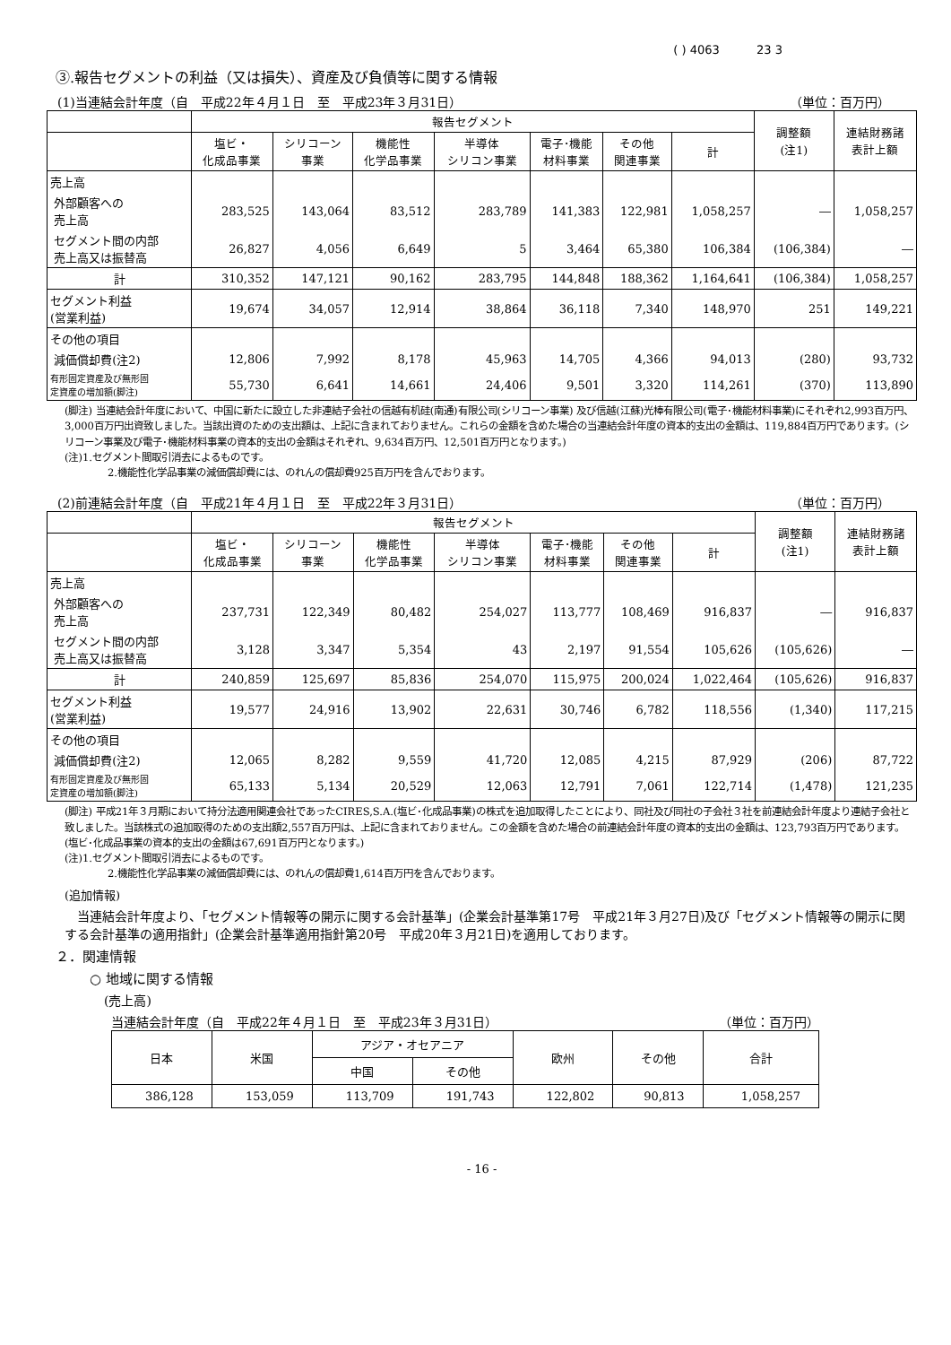( ) 4063 23 3
③.報告セグメントの利益（又は損失）、資産及び負債等に関する情報
(1)当連結会計年度（自　平成22年４月１日　至　平成23年３月31日） （単位：百万円）
| | 報告セグメント | | | | | | | 調整額 (注1) | 連結財務諸 表計上額 |
| --- | --- | --- | --- | --- | --- | --- | --- | --- | --- |
| | 塩ビ・ 化成品事業 | シリコーン 事業 | 機能性 化学品事業 | 半導体 シリコン事業 | 電子･機能 材料事業 | その他 関連事業 | 計 | | |
| 売上高 | | | | | | | | | |
| 外部顧客への 売上高 | 283,525 | 143,064 | 83,512 | 283,789 | 141,383 | 122,981 | 1,058,257 | ― | 1,058,257 |
| セグメント間の内部 売上高又は振替高 | 26,827 | 4,056 | 6,649 | 5 | 3,464 | 65,380 | 106,384 | (106,384) | ― |
| 計 | 310,352 | 147,121 | 90,162 | 283,795 | 144,848 | 188,362 | 1,164,641 | (106,384) | 1,058,257 |
| セグメント利益 (営業利益) | 19,674 | 34,057 | 12,914 | 38,864 | 36,118 | 7,340 | 148,970 | 251 | 149,221 |
| その他の項目 | | | | | | | | | |
| 減価償却費(注2) | 12,806 | 7,992 | 8,178 | 45,963 | 14,705 | 4,366 | 94,013 | (280) | 93,732 |
| 有形固定資産及び無形固 定資産の増加額(脚注) | 55,730 | 6,641 | 14,661 | 24,406 | 9,501 | 3,320 | 114,261 | (370) | 113,890 |
(脚注) 当連結会計年度において、中国に新たに設立した非連結子会社の信越有机硅(南通)有限公司(シリコーン事業) 及び信越(江蘇)光棒有限公司(電子･機能材料事業)にそれぞれ2,993百万円、3,000百万円出資致しました。当該出資のための支出額は、上記に含まれておりません。これらの金額を含めた場合の当連結会計年度の資本的支出の金額は、119,884百万円であります。(シリコーン事業及び電子･機能材料事業の資本的支出の金額はそれぞれ、9,634百万円、12,501百万円となります。)
(注)1.セグメント間取引消去によるものです。
2.機能性化学品事業の減価償却費には、のれんの償却費925百万円を含んでおります。
(2)前連結会計年度（自　平成21年４月１日　至　平成22年３月31日） （単位：百万円）
| | 報告セグメント | | | | | | | 調整額 (注1) | 連結財務諸 表計上額 |
| --- | --- | --- | --- | --- | --- | --- | --- | --- | --- |
| | 塩ビ・ 化成品事業 | シリコーン 事業 | 機能性 化学品事業 | 半導体 シリコン事業 | 電子･機能 材料事業 | その他 関連事業 | 計 | | |
| 売上高 | | | | | | | | | |
| 外部顧客への 売上高 | 237,731 | 122,349 | 80,482 | 254,027 | 113,777 | 108,469 | 916,837 | ― | 916,837 |
| セグメント間の内部 売上高又は振替高 | 3,128 | 3,347 | 5,354 | 43 | 2,197 | 91,554 | 105,626 | (105,626) | ― |
| 計 | 240,859 | 125,697 | 85,836 | 254,070 | 115,975 | 200,024 | 1,022,464 | (105,626) | 916,837 |
| セグメント利益 (営業利益) | 19,577 | 24,916 | 13,902 | 22,631 | 30,746 | 6,782 | 118,556 | (1,340) | 117,215 |
| その他の項目 | | | | | | | | | |
| 減価償却費(注2) | 12,065 | 8,282 | 9,559 | 41,720 | 12,085 | 4,215 | 87,929 | (206) | 87,722 |
| 有形固定資産及び無形固 定資産の増加額(脚注) | 65,133 | 5,134 | 20,529 | 12,063 | 12,791 | 7,061 | 122,714 | (1,478) | 121,235 |
(脚注) 平成21年３月期において持分法適用関連会社であったCIRES,S.A.(塩ビ･化成品事業)の株式を追加取得したことにより、同社及び同社の子会社３社を前連結会計年度より連結子会社と致しました。当該株式の追加取得のための支出額2,557百万円は、上記に含まれておりません。この金額を含めた場合の前連結会計年度の資本的支出の金額は、123,793百万円であります。(塩ビ･化成品事業の資本的支出の金額は67,691百万円となります。)
(注)1.セグメント間取引消去によるものです。
2.機能性化学品事業の減価償却費には、のれんの償却費1,614百万円を含んでおります。
(追加情報)
　当連結会計年度より、「セグメント情報等の開示に関する会計基準」(企業会計基準第17号　平成21年３月27日)及び「セグメント情報等の開示に関する会計基準の適用指針」(企業会計基準適用指針第20号　平成20年３月21日)を適用しております。
２．関連情報
○ 地域に関する情報
(売上高)
当連結会計年度（自　平成22年４月１日　至　平成23年３月31日） （単位：百万円）
| 日本 | 米国 | アジア・オセアニア | | 欧州 | その他 | 合計 |
| --- | --- | --- | --- | --- | --- | --- |
| | | 中国 | その他 | | | |
| 386,128 | 153,059 | 113,709 | 191,743 | 122,802 | 90,813 | 1,058,257 |
- 16 -